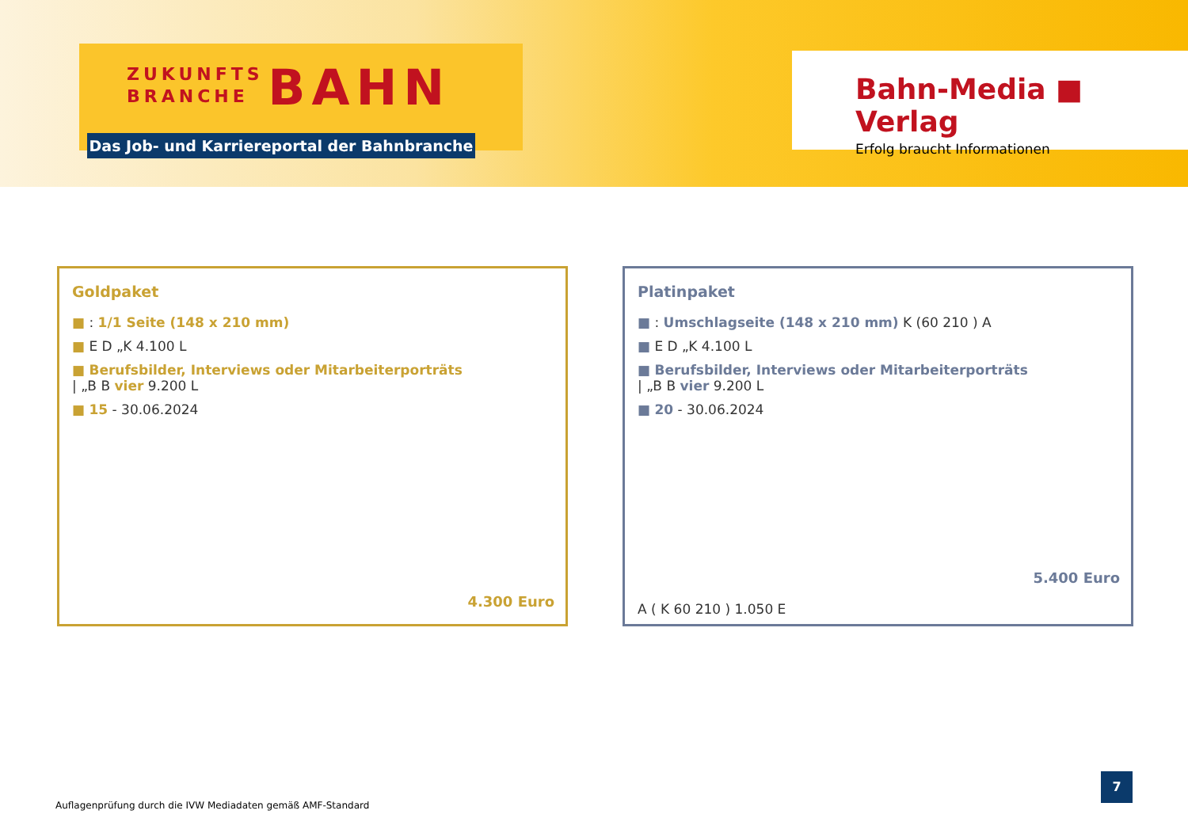ZUKUNFTS
BRANCHE BAHN
Das Job- und Karriereportal der Bahnbranche
Bahn-Media ■ Verlag
Erfolg braucht Informationen
Goldpaket
■ : 1/1 Seite (148 x 210 mm)
■ E D „K 4.100 L
■ Berufsbilder, Interviews oder Mitarbeiterporträts | „B B vier 9.200 L
■ 15 - 30.06.2024
4.300 Euro
Platinpaket
■ : Umschlagseite (148 x 210 mm) K (60 210 ) A
■ E D „K 4.100 L
■ Berufsbilder, Interviews oder Mitarbeiterporträts | „B B vier 9.200 L
■ 20 - 30.06.2024
5.400 Euro
A ( K 60 210 ) 1.050 E
Auflagenprüfung durch die IVW Mediadaten gemäß AMF-Standard
7